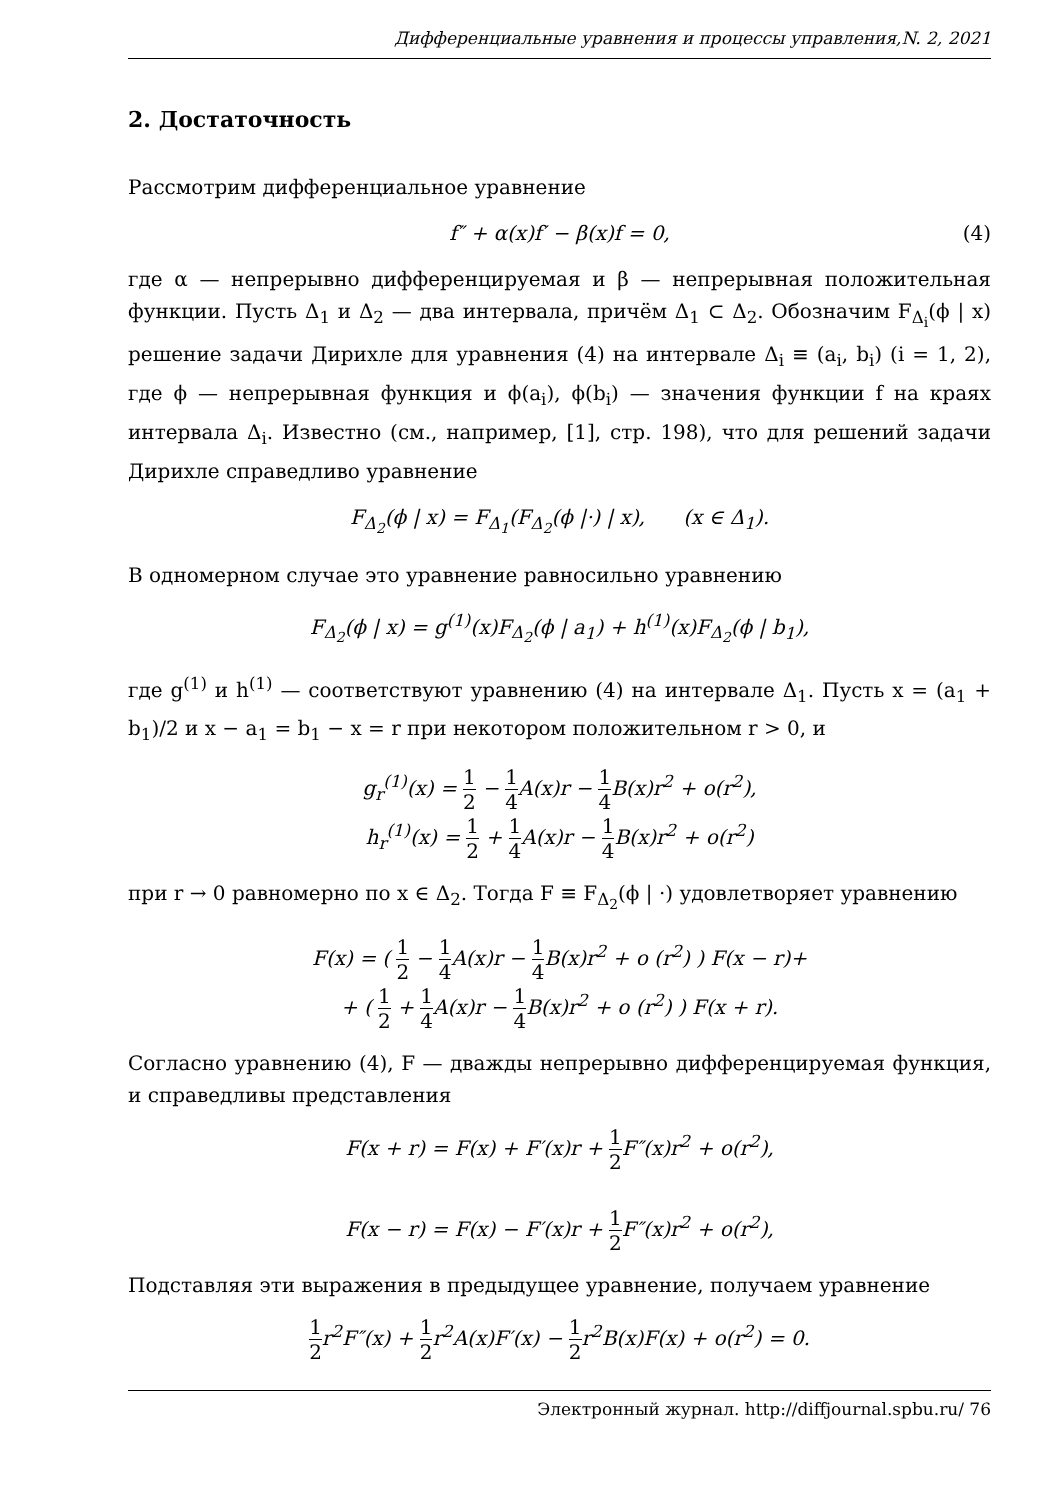Дифференциальные уравнения и процессы управления,N. 2, 2021
2. Достаточность
Рассмотрим дифференциальное уравнение
f″ + α(x)f′ − β(x)f = 0, (4)
где α — непрерывно дифференцируемая и β — непрерывная положительная функции. Пусть Δ<sub>1</sub> и Δ<sub>2</sub> — два интервала, причём Δ<sub>1</sub> ⊂ Δ<sub>2</sub>. Обозначим F<sub>Δ<sub>i</sub></sub>(ϕ | x) решение задачи Дирихле для уравнения (4) на интервале Δ<sub>i</sub> ≡ (a<sub>i</sub>, b<sub>i</sub>) (i = 1, 2), где ϕ — непрерывная функция и ϕ(a<sub>i</sub>), ϕ(b<sub>i</sub>) — значения функции f на краях интервала Δ<sub>i</sub>. Известно (см., например, [1], стр. 198), что для решений задачи Дирихле справедливо уравнение
F<sub>Δ<sub>2</sub></sub>(ϕ | x) = F<sub>Δ<sub>1</sub></sub>(F<sub>Δ<sub>2</sub></sub>(ϕ |·) | x), (x ∈ Δ<sub>1</sub>).
В одномерном случае это уравнение равносильно уравнению
F<sub>Δ<sub>2</sub></sub>(ϕ | x) = g<sup>(1)</sup>(x)F<sub>Δ<sub>2</sub></sub>(ϕ | a<sub>1</sub>) + h<sup>(1)</sup>(x)F<sub>Δ<sub>2</sub></sub>(ϕ | b<sub>1</sub>),
где g<sup>(1)</sup> и h<sup>(1)</sup> — соответствуют уравнению (4) на интервале Δ<sub>1</sub>. Пусть x = (a<sub>1</sub> + b<sub>1</sub>)/2 и x − a<sub>1</sub> = b<sub>1</sub> − x = r при некотором положительном r > 0, и
g<sub>r</sub><sup>(1)</sup>(x) = 1 2 − 1 4 A(x)r − 1 4 B(x)r<sup>2</sup> + o(r<sup>2</sup>),
h<sub>r</sub><sup>(1)</sup>(x) = 1 2 + 1 4 A(x)r − 1 4 B(x)r<sup>2</sup> + o(r<sup>2</sup>)
при r → 0 равномерно по x ∈ Δ<sub>2</sub>. Тогда F ≡ F<sub>Δ<sub>2</sub></sub>(ϕ | ·) удовлетворяет уравнению
F(x) = ( 1 2 − 1 4 A(x)r − 1 4 B(x)r<sup>2</sup> + o (r<sup>2</sup>) ) F(x − r)+
+ ( 1 2 + 1 4 A(x)r − 1 4 B(x)r<sup>2</sup> + o (r<sup>2</sup>) ) F(x + r).
Согласно уравнению (4), F — дважды непрерывно дифференцируемая функция, и справедливы представления
F(x + r) = F(x) + F′(x)r + 1 2 F″(x)r<sup>2</sup> + o(r<sup>2</sup>),
F(x − r) = F(x) − F′(x)r + 1 2 F″(x)r<sup>2</sup> + o(r<sup>2</sup>),
Подставляя эти выражения в предыдущее уравнение, получаем уравнение
1 2r<sup>2</sup>F″(x) + 1 2r<sup>2</sup>A(x)F′(x) − 1 2r<sup>2</sup>B(x)F(x) + o(r<sup>2</sup>) = 0.
Электронный журнал. http://diffjournal.spbu.ru/ 76